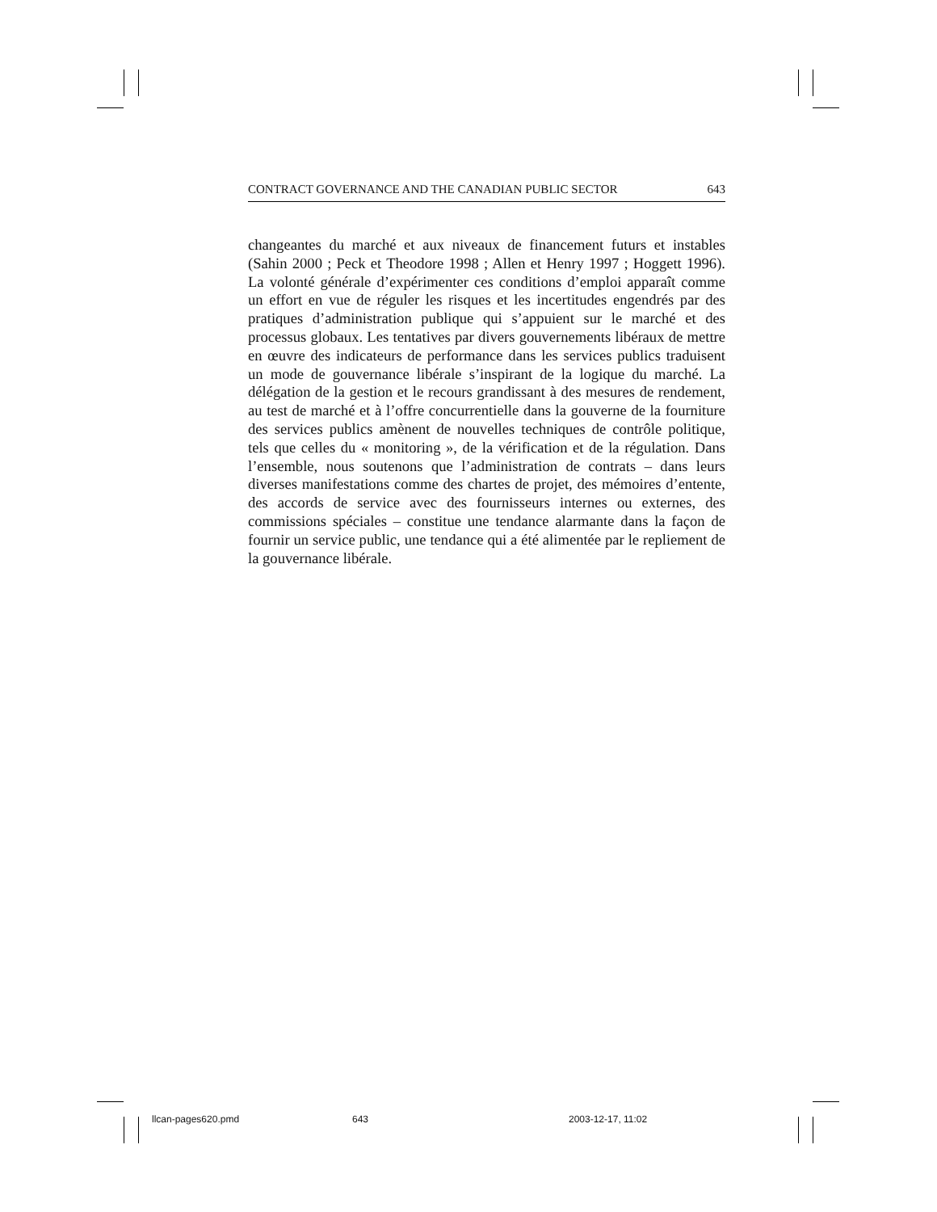CONTRACT GOVERNANCE AND THE CANADIAN PUBLIC SECTOR 643
changeantes du marché et aux niveaux de financement futurs et instables (Sahin 2000 ; Peck et Theodore 1998 ; Allen et Henry 1997 ; Hoggett 1996). La volonté générale d’expérimenter ces conditions d’emploi apparaît comme un effort en vue de réguler les risques et les incertitudes engendrés par des pratiques d’administration publique qui s’appuient sur le marché et des processus globaux. Les tentatives par divers gouvernements libéraux de mettre en œuvre des indicateurs de performance dans les services publics traduisent un mode de gouvernance libérale s’inspirant de la logique du marché. La délégation de la gestion et le recours grandissant à des mesures de rendement, au test de marché et à l’offre concurrentielle dans la gouverne de la fourniture des services publics amènent de nouvelles techniques de contrôle politique, tels que celles du « monitoring », de la vérification et de la régulation. Dans l’ensemble, nous soutenons que l’administration de contrats – dans leurs diverses manifestations comme des chartes de projet, des mémoires d’entente, des accords de service avec des fournisseurs internes ou externes, des commissions spéciales – constitue une tendance alarmante dans la façon de fournir un service public, une tendance qui a été alimentée par le repliement de la gouvernance libérale.
llcan-pages620.pmd 643 2003-12-17, 11:02